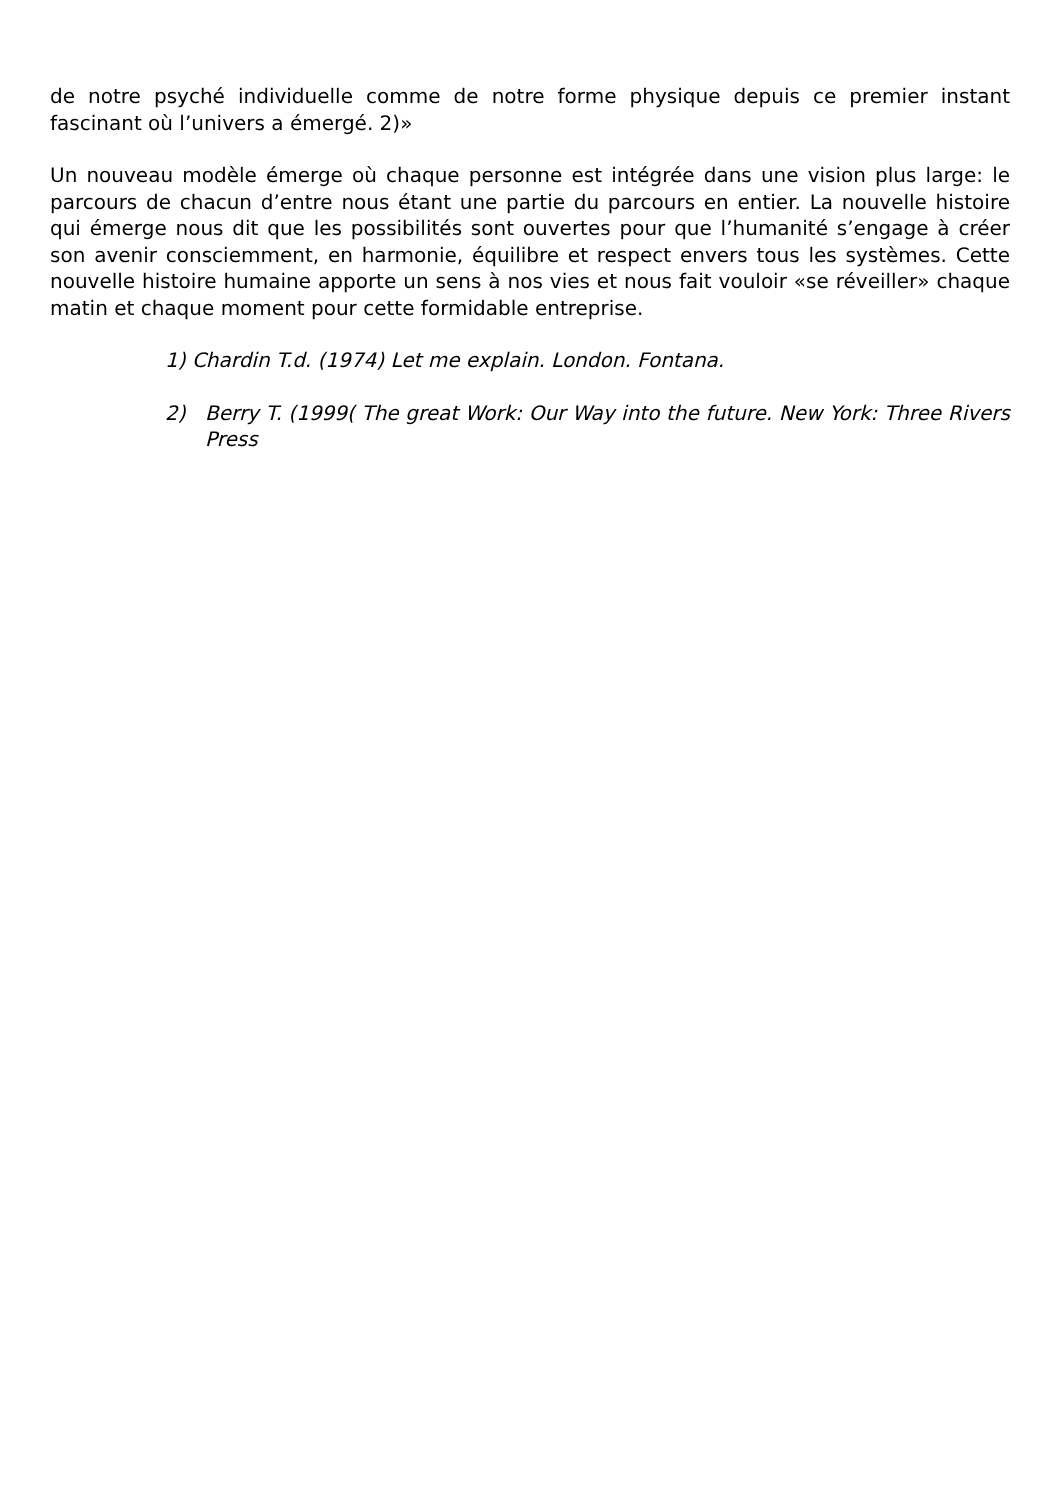de notre psyché individuelle comme de notre forme physique depuis ce premier instant fascinant où l’univers a émergé. 2)»
Un nouveau modèle émerge où chaque personne est intégrée dans une vision plus large: le parcours de chacun d’entre nous étant une partie du parcours en entier. La nouvelle histoire qui émerge nous dit que les possibilités sont ouvertes pour que l’humanité s’engage à créer son avenir consciemment, en harmonie, équilibre et respect envers tous les systèmes. Cette nouvelle histoire humaine apporte un sens à nos vies et nous fait vouloir «se réveiller» chaque matin et chaque moment pour cette formidable entreprise.
1) Chardin T.d. (1974) Let me explain. London. Fontana.
2) Berry T. (1999( The great Work: Our Way into the future. New York: Three Rivers Press